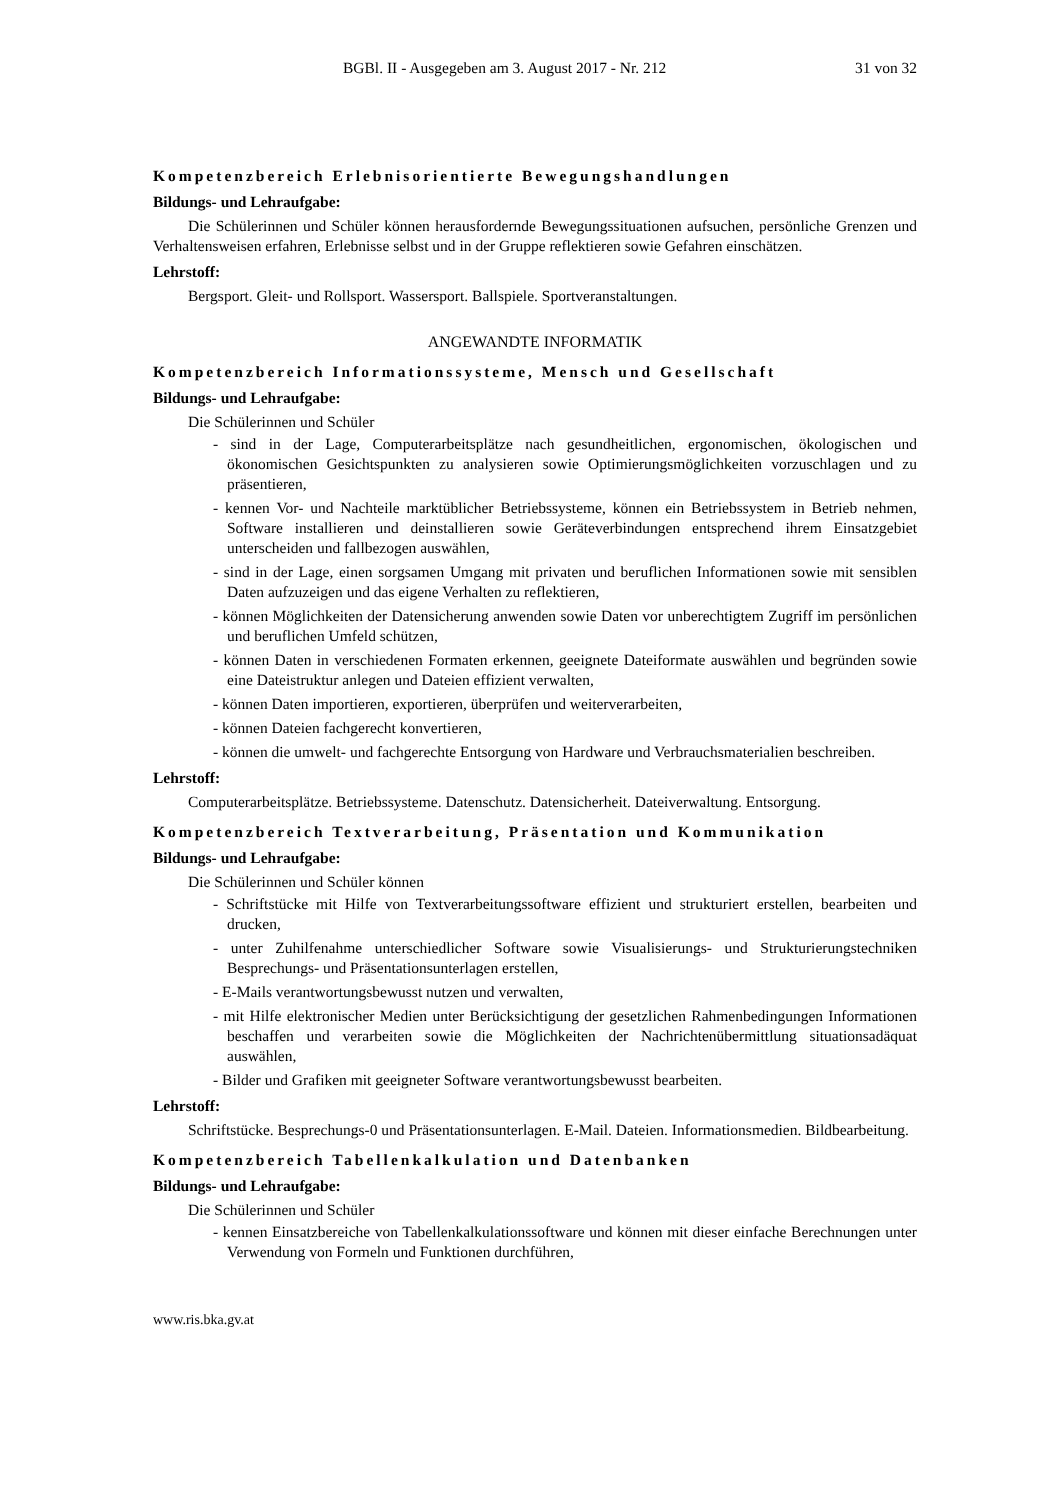BGBl. II - Ausgegeben am 3. August 2017 - Nr. 212 31 von 32
Kompetenzbereich Erlebnisorientierte Bewegungshandlungen
Bildungs- und Lehraufgabe:
Die Schülerinnen und Schüler können herausfordernde Bewegungssituationen aufsuchen, persönliche Grenzen und Verhaltensweisen erfahren, Erlebnisse selbst und in der Gruppe reflektieren sowie Gefahren einschätzen.
Lehrstoff:
Bergsport. Gleit- und Rollsport. Wassersport. Ballspiele. Sportveranstaltungen.
ANGEWANDTE INFORMATIK
Kompetenzbereich Informationssysteme, Mensch und Gesellschaft
Bildungs- und Lehraufgabe:
Die Schülerinnen und Schüler
- sind in der Lage, Computerarbeitsplätze nach gesundheitlichen, ergonomischen, ökologischen und ökonomischen Gesichtspunkten zu analysieren sowie Optimierungsmöglichkeiten vorzuschlagen und zu präsentieren,
- kennen Vor- und Nachteile marktüblicher Betriebssysteme, können ein Betriebssystem in Betrieb nehmen, Software installieren und deinstallieren sowie Geräteverbindungen entsprechend ihrem Einsatzgebiet unterscheiden und fallbezogen auswählen,
- sind in der Lage, einen sorgsamen Umgang mit privaten und beruflichen Informationen sowie mit sensiblen Daten aufzuzeigen und das eigene Verhalten zu reflektieren,
- können Möglichkeiten der Datensicherung anwenden sowie Daten vor unberechtigtem Zugriff im persönlichen und beruflichen Umfeld schützen,
- können Daten in verschiedenen Formaten erkennen, geeignete Dateiformate auswählen und begründen sowie eine Dateistruktur anlegen und Dateien effizient verwalten,
- können Daten importieren, exportieren, überprüfen und weiterverarbeiten,
- können Dateien fachgerecht konvertieren,
- können die umwelt- und fachgerechte Entsorgung von Hardware und Verbrauchsmaterialien beschreiben.
Lehrstoff:
Computerarbeitsplätze. Betriebssysteme. Datenschutz. Datensicherheit. Dateiverwaltung. Entsorgung.
Kompetenzbereich Textverarbeitung, Präsentation und Kommunikation
Bildungs- und Lehraufgabe:
Die Schülerinnen und Schüler können
- Schriftstücke mit Hilfe von Textverarbeitungssoftware effizient und strukturiert erstellen, bearbeiten und drucken,
- unter Zuhilfenahme unterschiedlicher Software sowie Visualisierungs- und Strukturierungstechniken Besprechungs- und Präsentationsunterlagen erstellen,
- E-Mails verantwortungsbewusst nutzen und verwalten,
- mit Hilfe elektronischer Medien unter Berücksichtigung der gesetzlichen Rahmenbedingungen Informationen beschaffen und verarbeiten sowie die Möglichkeiten der Nachrichtenübermittlung situationsadäquat auswählen,
- Bilder und Grafiken mit geeigneter Software verantwortungsbewusst bearbeiten.
Lehrstoff:
Schriftstücke. Besprechungs-0 und Präsentationsunterlagen. E-Mail. Dateien. Informationsmedien. Bildbearbeitung.
Kompetenzbereich Tabellenkalkulation und Datenbanken
Bildungs- und Lehraufgabe:
Die Schülerinnen und Schüler
- kennen Einsatzbereiche von Tabellenkalkulationssoftware und können mit dieser einfache Berechnungen unter Verwendung von Formeln und Funktionen durchführen,
www.ris.bka.gv.at